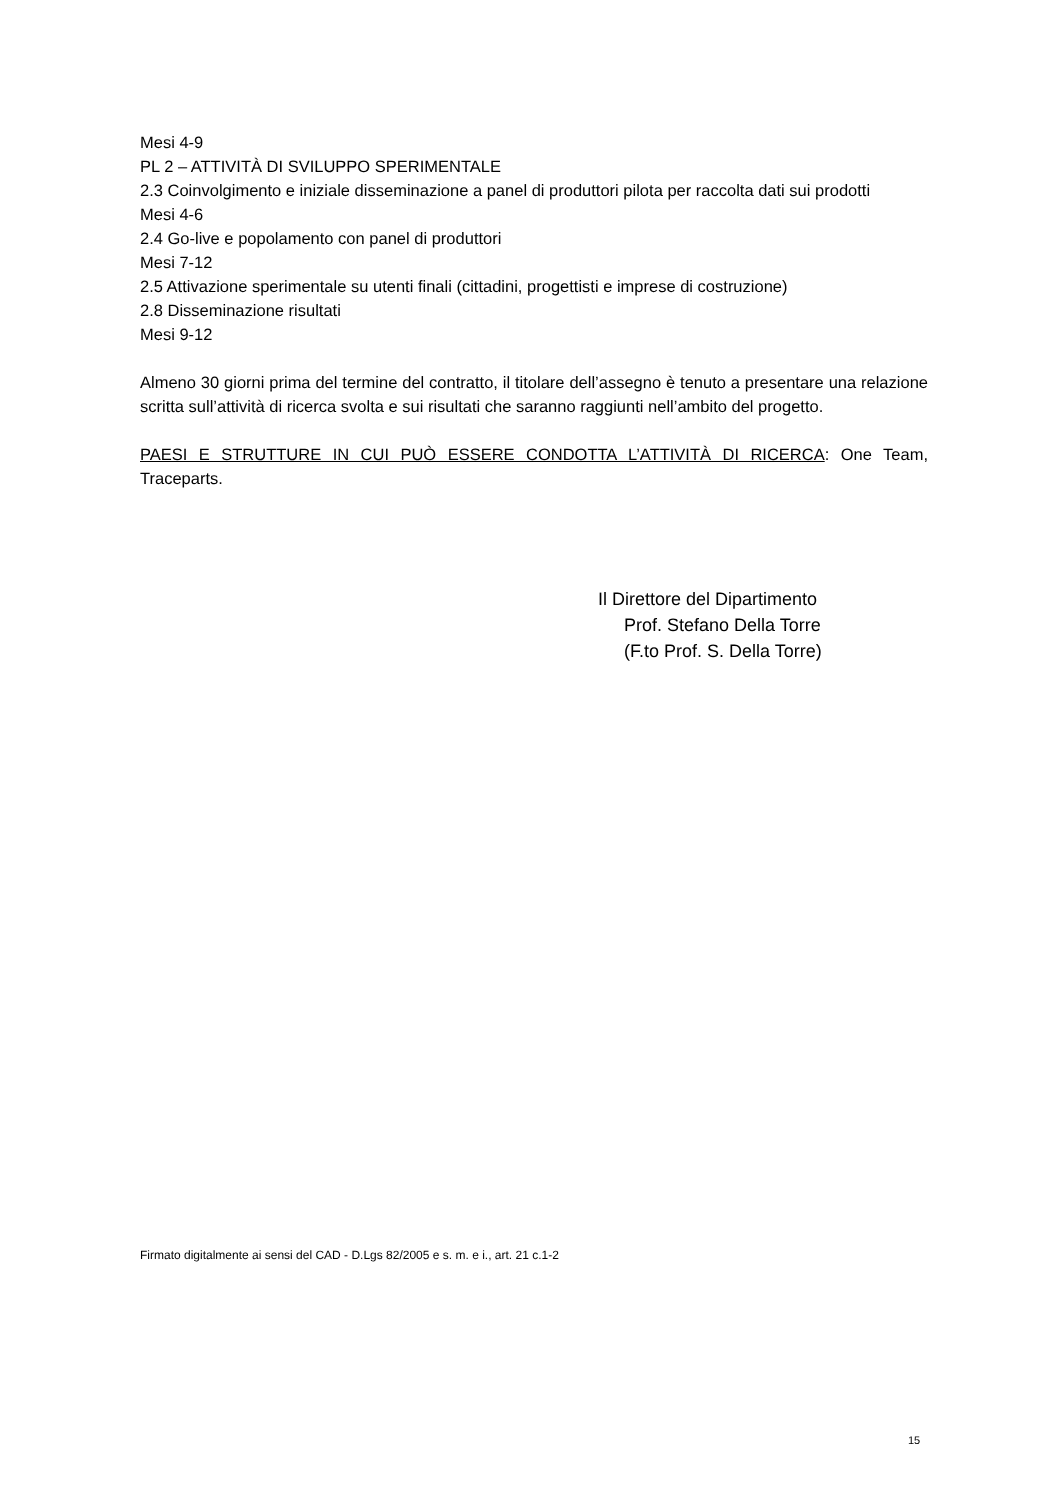Mesi 4-9
PL 2 – ATTIVITÀ DI SVILUPPO SPERIMENTALE
2.3 Coinvolgimento e iniziale disseminazione a panel di produttori pilota per raccolta dati sui prodotti
Mesi 4-6
2.4 Go-live e popolamento con panel di produttori
Mesi 7-12
2.5 Attivazione sperimentale su utenti finali (cittadini, progettisti e imprese di costruzione)
2.8 Disseminazione risultati
Mesi 9-12
Almeno 30 giorni prima del termine del contratto, il titolare dell’assegno è tenuto a presentare una relazione scritta sull’attività di ricerca svolta e sui risultati che saranno raggiunti nell’ambito del progetto.
PAESI E STRUTTURE IN CUI PUÒ ESSERE CONDOTTA L’ATTIVITÀ DI RICERCA: One Team, Traceparts.
Il Direttore del Dipartimento
Prof. Stefano Della Torre
(F.to Prof. S. Della Torre)
Firmato digitalmente ai sensi del CAD - D.Lgs 82/2005 e s. m. e i., art. 21 c.1-2
15